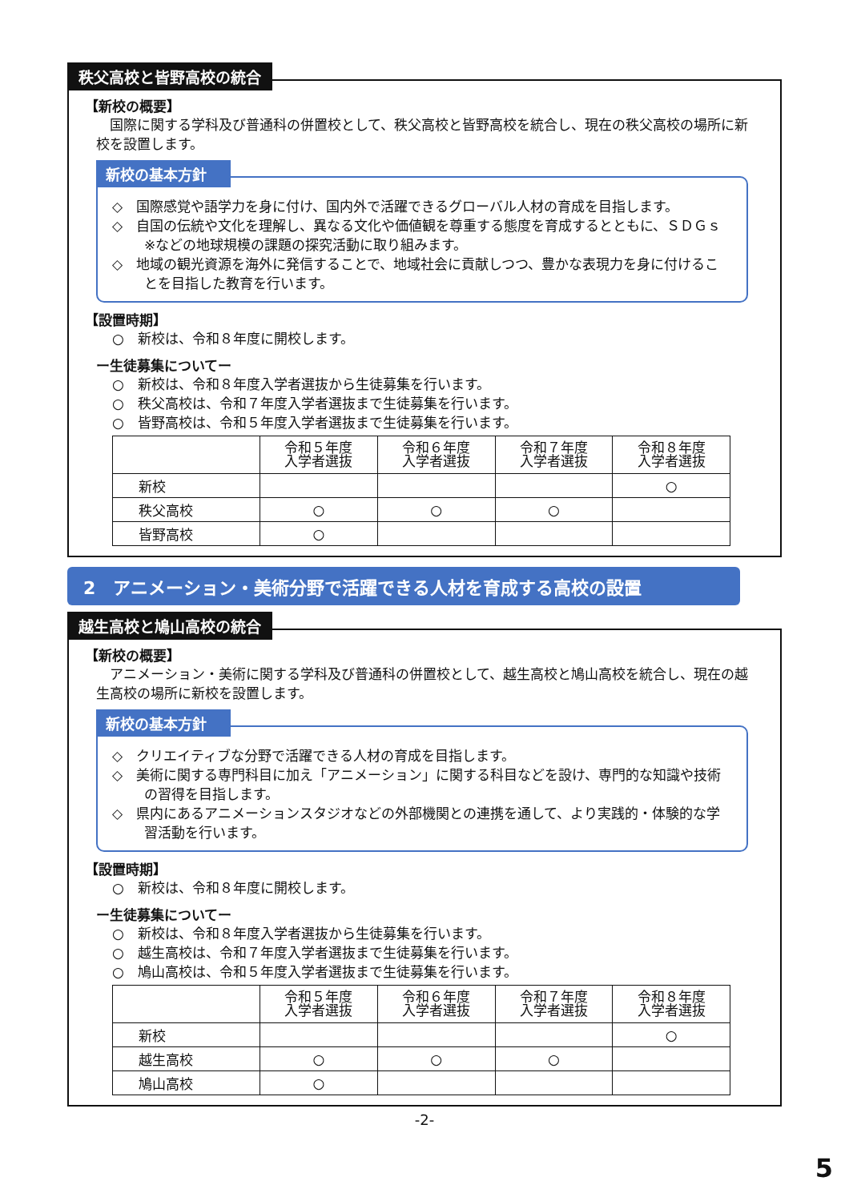秩父高校と皆野高校の統合
【新校の概要】
国際に関する学科及び普通科の併置校として、秩父高校と皆野高校を統合し、現在の秩父高校の場所に新校を設置します。
新校の基本方針
◇　国際感覚や語学力を身に付け、国内外で活躍できるグローバル人材の育成を目指します。
◇　自国の伝統や文化を理解し、異なる文化や価値観を尊重する態度を育成するとともに、ＳＤＧｓ※などの地球規模の課題の探究活動に取り組みます。
◇　地域の観光資源を海外に発信することで、地域社会に貢献しつつ、豊かな表現力を身に付けることを目指した教育を行います。
【設置時期】
○　新校は、令和８年度に開校します。
ー生徒募集についてー
○　新校は、令和８年度入学者選抜から生徒募集を行います。
○　秩父高校は、令和７年度入学者選抜まで生徒募集を行います。
○　皆野高校は、令和５年度入学者選抜まで生徒募集を行います。
| | 令和５年度 入学者選抜 | 令和６年度 入学者選抜 | 令和７年度 入学者選抜 | 令和８年度 入学者選抜 |
| --- | --- | --- | --- | --- |
| 新校 | | | | ○ |
| 秩父高校 | ○ | ○ | ○ | |
| 皆野高校 | ○ | | | |
2　アニメーション・美術分野で活躍できる人材を育成する高校の設置
越生高校と鳩山高校の統合
【新校の概要】
アニメーション・美術に関する学科及び普通科の併置校として、越生高校と鳩山高校を統合し、現在の越生高校の場所に新校を設置します。
新校の基本方針
◇　クリエイティブな分野で活躍できる人材の育成を目指します。
◇　美術に関する専門科目に加え「アニメーション」に関する科目などを設け、専門的な知識や技術の習得を目指します。
◇　県内にあるアニメーションスタジオなどの外部機関との連携を通して、より実践的・体験的な学習活動を行います。
【設置時期】
○　新校は、令和８年度に開校します。
ー生徒募集についてー
○　新校は、令和８年度入学者選抜から生徒募集を行います。
○　越生高校は、令和７年度入学者選抜まで生徒募集を行います。
○　鳩山高校は、令和５年度入学者選抜まで生徒募集を行います。
| | 令和５年度 入学者選抜 | 令和６年度 入学者選抜 | 令和７年度 入学者選抜 | 令和８年度 入学者選抜 |
| --- | --- | --- | --- | --- |
| 新校 | | | | ○ |
| 越生高校 | ○ | ○ | ○ | |
| 鳩山高校 | ○ | | | |
-2-
5